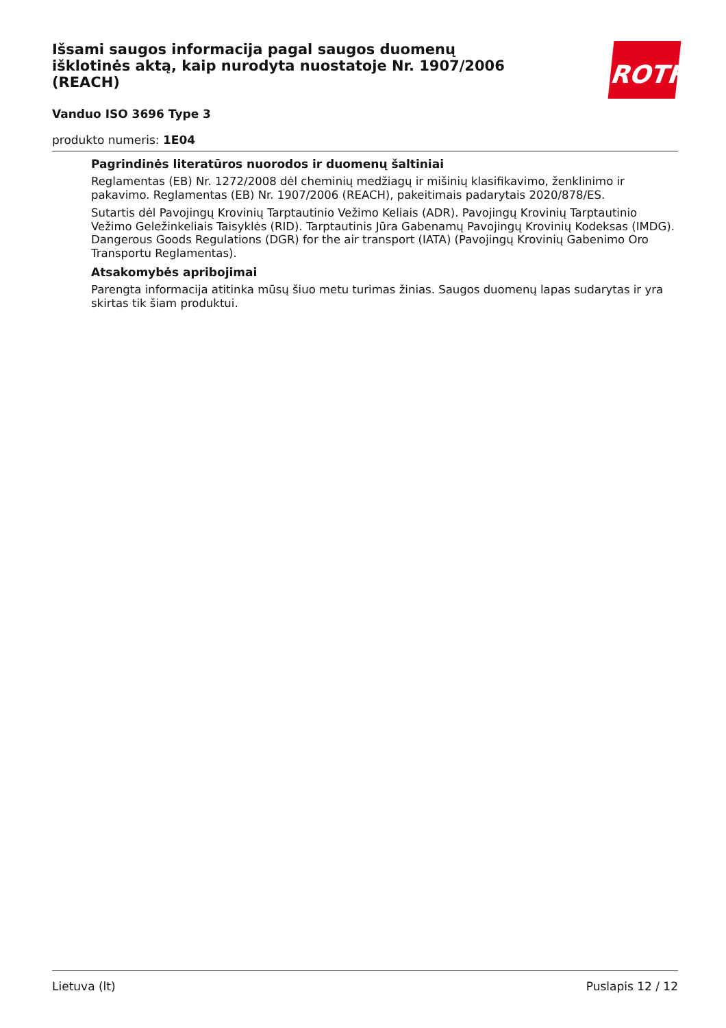ROTH
Išsami saugos informacija pagal saugos duomenų išklotinės aktą, kaip nurodyta nuostatoje Nr. 1907/2006 (REACH)
Vanduo ISO 3696 Type 3
produkto numeris: 1E04
Pagrindinės literatūros nuorodos ir duomenų šaltiniai
Reglamentas (EB) Nr. 1272/2008 dėl cheminių medžiagų ir mišinių klasifikavimo, ženklinimo ir pakavimo. Reglamentas (EB) Nr. 1907/2006 (REACH), pakeitimais padarytais 2020/878/ES.
Sutartis dėl Pavojingų Krovinių Tarptautinio Vežimo Keliais (ADR). Pavojingų Krovinių Tarptautinio Vežimo Geležinkeliais Taisyklės (RID). Tarptautinis Jūra Gabenamų Pavojingų Krovinių Kodeksas (IMDG). Dangerous Goods Regulations (DGR) for the air transport (IATA) (Pavojingų Krovinių Gabenimo Oro Transportu Reglamentas).
Atsakomybės apribojimai
Parengta informacija atitinka mūsų šiuo metu turimas žinias. Saugos duomenų lapas sudarytas ir yra skirtas tik šiam produktui.
Lietuva (lt) Puslapis 12 / 12